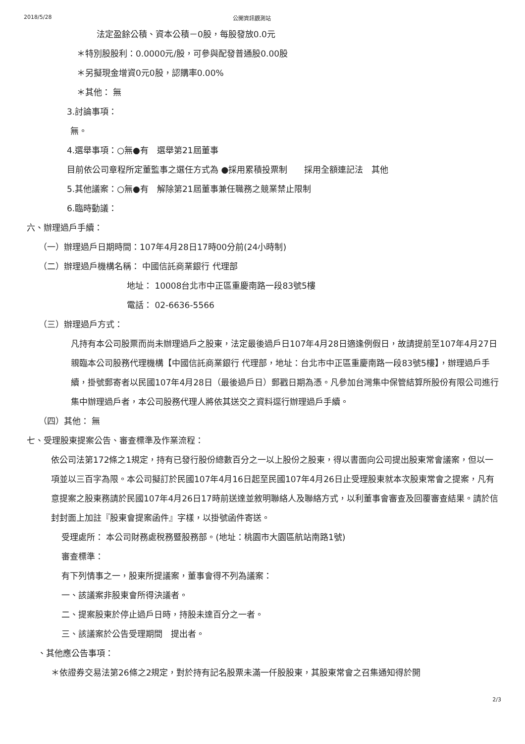2018/5/28 公開資訊觀測站
法定盈餘公積、資本公積－0股，每股發放0.0元
＊特別股股利：0.0000元/股，可參與配發普通股0.00股
＊另擬現金增資0元0股，認購率0.00%
＊其他： 無
3.討論事項：
無。
4.選舉事項：○無●有　選舉第21屆董事
目前依公司章程所定董監事之選任方式為 ●採用累積投票制　　採用全額連記法　其他
5.其他議案：○無●有　解除第21屆董事兼任職務之競業禁止限制
6.臨時動議：
六、辦理過戶手續：
（一）辦理過戶日期時間：107年4月28日17時00分前(24小時制)
（二）辦理過戶機構名稱： 中國信託商業銀行 代理部
地址： 10008台北市中正區重慶南路一段83號5樓
電話： 02-6636-5566
（三）辦理過戶方式：
凡持有本公司股票而尚未辦理過戶之股東，法定最後過戶日107年4月28日適逢例假日，故請提前至107年4月27日親臨本公司股務代理機構【中國信託商業銀行 代理部，地址：台北市中正區重慶南路一段83號5樓】，辦理過戶手續，掛號郵寄者以民國107年4月28日（最後過戶日）郵戳日期為憑。凡參加台灣集中保管結算所股份有限公司進行集中辦理過戶者，本公司股務代理人將依其送交之資料逕行辦理過戶手續。
（四）其他： 無
七、受理股東提案公告、審查標準及作業流程：
依公司法第172條之1規定，持有已發行股份總數百分之一以上股份之股東，得以書面向公司提出股東常會議案，但以一項並以三百字為限。本公司擬訂於民國107年4月16日起至民國107年4月26日止受理股東就本次股東常會之提案，凡有意提案之股東務請於民國107年4月26日17時前送達並敘明聯絡人及聯絡方式，以利董事會審查及回覆審查結果。請於信封封面上加註『股東會提案函件』字樣，以掛號函件寄送。
受理處所： 本公司財務處稅務暨股務部。(地址：桃園市大園區航站南路1號)
審查標準：
有下列情事之一，股東所提議案，董事會得不列為議案：
一、該議案非股東會所得決議者。
二、提案股東於停止過戶日時，持股未達百分之一者。
三、該議案於公告受理期間　提出者。
、其他應公告事項：
＊依證券交易法第26條之2規定，對於持有記名股票未滿一仟股股東，其股東常會之召集通知得於開
2/3